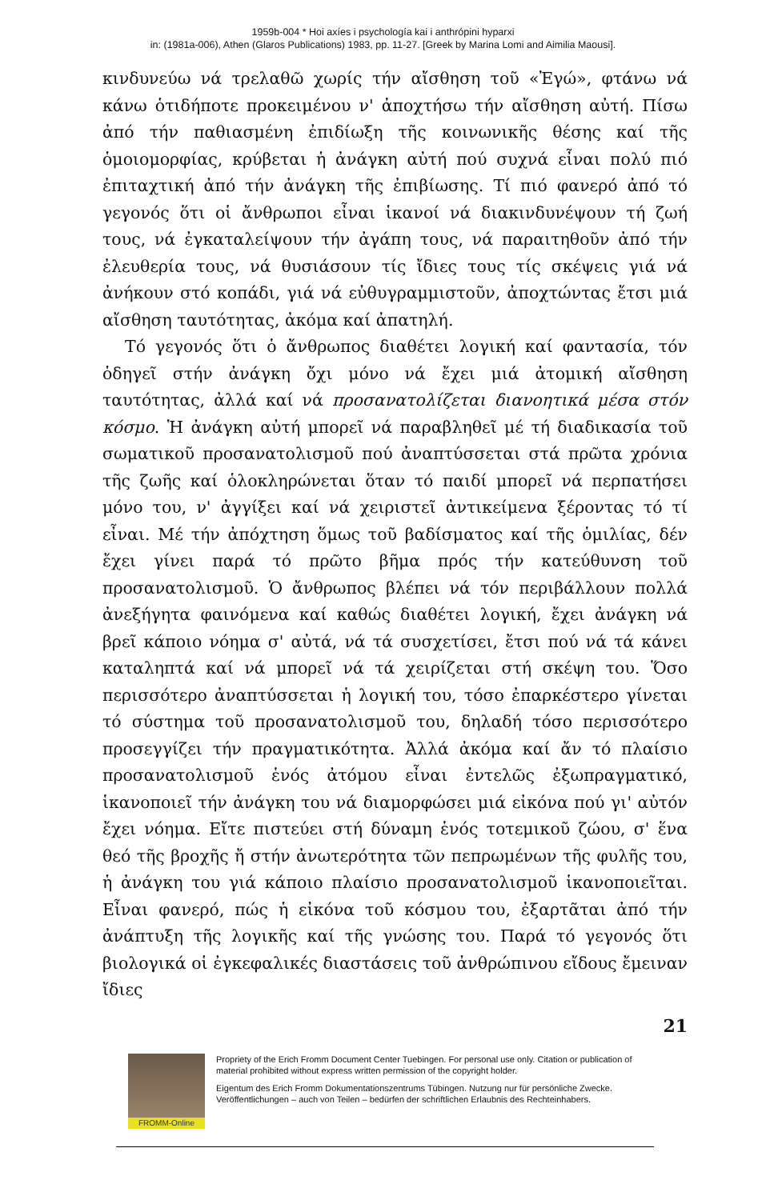1959b-004 * Hoi axíes i psychología kai i anthrópini hyparxi
in: (1981a-006), Athen (Glaros Publications) 1983, pp. 11-27. [Greek by Marina Lomi and Aimilia Maousi].
κινδυνεύω νά τρελαθῶ χωρίς τήν αἴσθηση τοῦ «Ἐγώ», φτάνω νά κάνω ὁτιδήποτε προκειμένου ν' ἀποχτήσω τήν αἴσθηση αὐτή. Πίσω ἀπό τήν παθιασμένη ἐπιδίωξη τῆς κοινωνικῆς θέσης καί τῆς ὁμοιομορφίας, κρύβεται ἡ ἀνάγκη αὐτή πού συχνά εἶναι πολύ πιό ἐπιταχτική ἀπό τήν ἀνάγκη τῆς ἐπιβίωσης. Τί πιό φανερό ἀπό τό γεγονός ὅτι οἱ ἄνθρωποι εἶναι ἱκανοί νά διακινδυνέψουν τή ζωή τους, νά ἐγκαταλείψουν τήν ἀγάπη τους, νά παραιτηθοῦν ἀπό τήν ἐλευθερία τους, νά θυσιάσουν τίς ἴδιες τους τίς σκέψεις γιά νά ἀνήκουν στό κοπάδι, γιά νά εὐθυγραμμιστοῦν, ἀποχτώντας ἔτσι μιά αἴσθηση ταυτότητας, ἀκόμα καί ἀπατηλή.
Τό γεγονός ὅτι ὁ ἄνθρωπος διαθέτει λογική καί φαντασία, τόν ὁδηγεῖ στήν ἀνάγκη ὄχι μόνο νά ἔχει μιά ἀτομική αἴσθηση ταυτότητας, ἀλλά καί νά προσανατολίζεται διανοητικά μέσα στόν κόσμο. Ἡ ἀνάγκη αὐτή μπορεῖ νά παραβληθεῖ μέ τή διαδικασία τοῦ σωματικοῦ προσανατολισμοῦ πού ἀναπτύσσεται στά πρῶτα χρόνια τῆς ζωῆς καί ὁλοκληρώνεται ὅταν τό παιδί μπορεῖ νά περπατήσει μόνο του, ν' ἀγγίξει καί νά χειριστεῖ ἀντικείμενα ξέροντας τό τί εἶναι. Μέ τήν ἀπόχτηση ὅμως τοῦ βαδίσματος καί τῆς ὁμιλίας, δέν ἔχει γίνει παρά τό πρῶτο βῆμα πρός τήν κατεύθυνση τοῦ προσανατολισμοῦ. Ὁ ἄνθρωπος βλέπει νά τόν περιβάλλουν πολλά ἀνεξήγητα φαινόμενα καί καθώς διαθέτει λογική, ἔχει ἀνάγκη νά βρεῖ κάποιο νόημα σ' αὐτά, νά τά συσχετίσει, ἔτσι πού νά τά κάνει καταληπτά καί νά μπορεῖ νά τά χειρίζεται στή σκέψη του. Ὅσο περισσότερο ἀναπτύσσεται ἡ λογική του, τόσο ἐπαρκέστερο γίνεται τό σύστημα τοῦ προσανατολισμοῦ του, δηλαδή τόσο περισσότερο προσεγγίζει τήν πραγματικότητα. Ἀλλά ἀκόμα καί ἄν τό πλαίσιο προσανατολισμοῦ ἑνός ἀτόμου εἶναι ἐντελῶς ἐξωπραγματικό, ἱκανοποιεῖ τήν ἀνάγκη του νά διαμορφώσει μιά εἰκόνα πού γι' αὐτόν ἔχει νόημα. Εἴτε πιστεύει στή δύναμη ἑνός τοτεμικοῦ ζώου, σ' ἕνα θεό τῆς βροχῆς ἤ στήν ἀνωτερότητα τῶν πεπρωμένων τῆς φυλῆς του, ἡ ἀνάγκη του γιά κάποιο πλαίσιο προσανατολισμοῦ ἱκανοποιεῖται. Εἶναι φανερό, πώς ἡ εἰκόνα τοῦ κόσμου του, ἐξαρτᾶται ἀπό τήν ἀνάπτυξη τῆς λογικῆς καί τῆς γνώσης του. Παρά τό γεγονός ὅτι βιολογικά οἱ ἐγκεφαλικές διαστάσεις τοῦ ἀνθρώπινου εἴδους ἔμειναν ἴδιες
21
FROMM-Online
Propriety of the Erich Fromm Document Center Tuebingen. For personal use only. Citation or publication of material prohibited without express written permission of the copyright holder.
Eigentum des Erich Fromm Dokumentationszentrums Tübingen. Nutzung nur für persönliche Zwecke. Veröffentlichungen – auch von Teilen – bedürfen der schriftlichen Erlaubnis des Rechteinhabers.